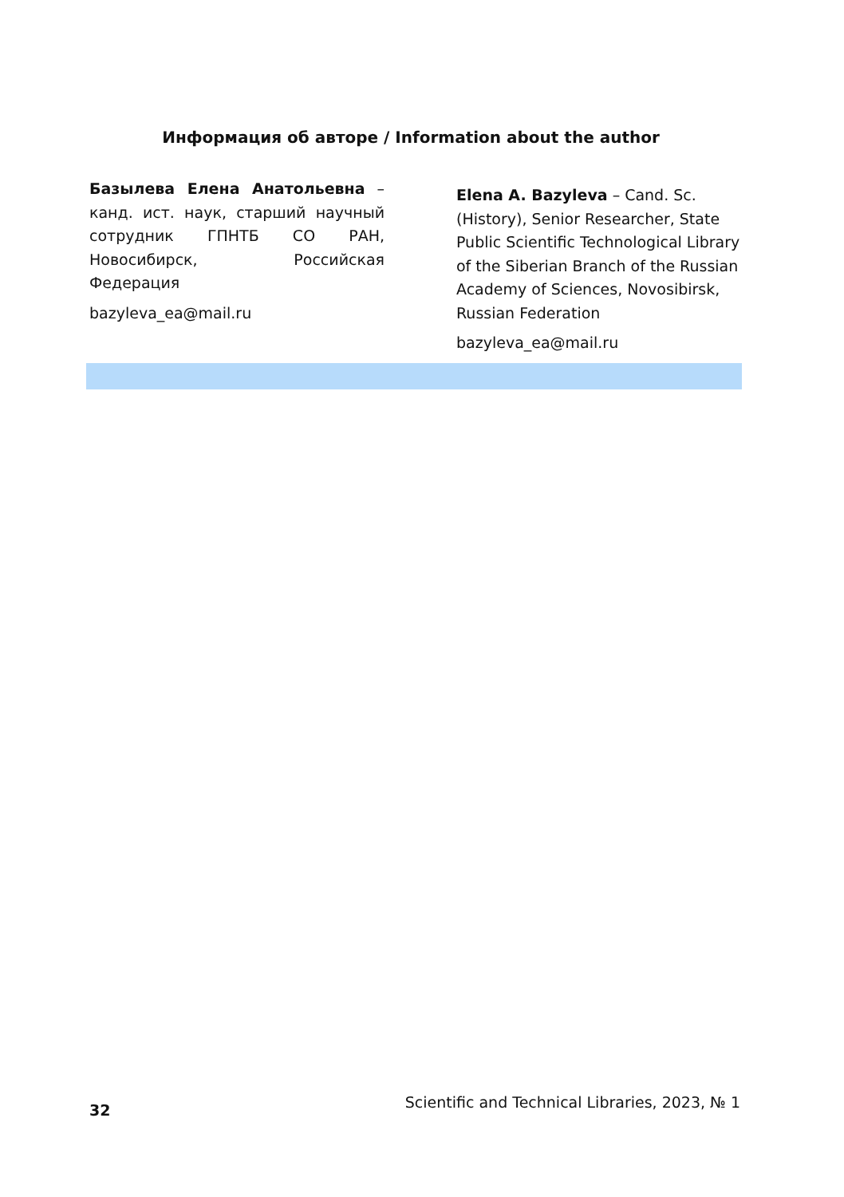Информация об авторе / Information about the author
Базылева Елена Анатольевна – канд. ист. наук, старший научный сотрудник ГПНТБ СО РАН, Новосибирск, Российская Федерация
bazyleva_ea@mail.ru
Elena A. Bazyleva – Cand. Sc. (History), Senior Researcher, State Public Scientific Technological Library of the Siberian Branch of the Russian Academy of Sciences, Novosibirsk, Russian Federation
bazyleva_ea@mail.ru
32 Scientific and Technical Libraries, 2023, № 1